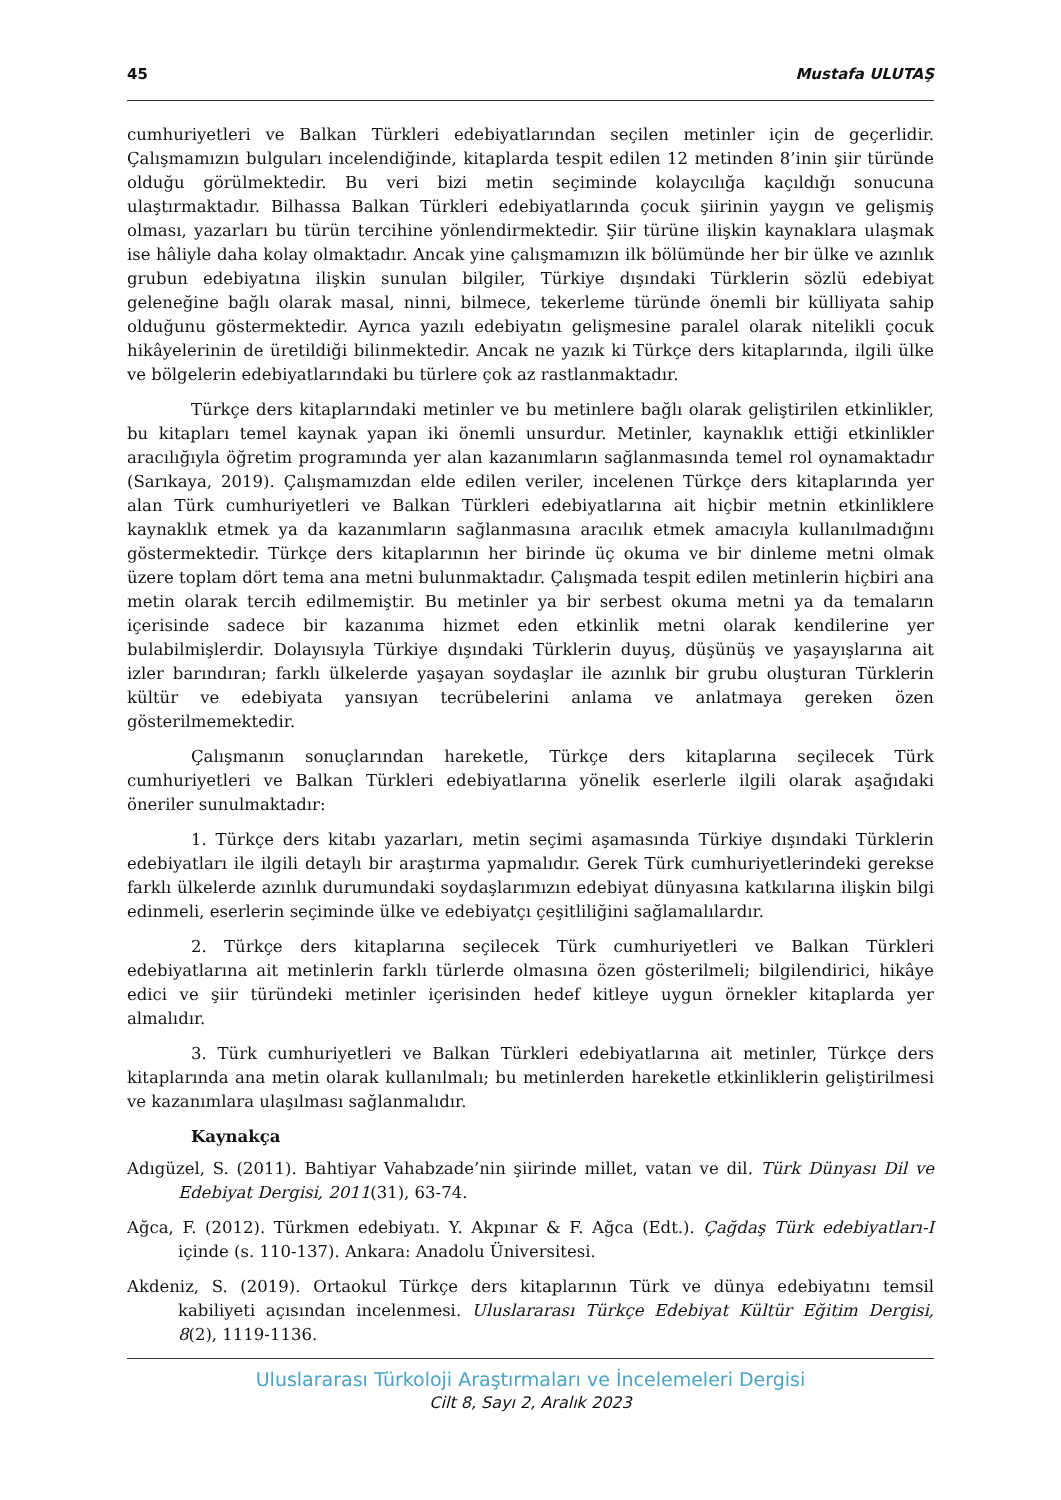45 Mustafa ULUTAŞ
cumhuriyetleri ve Balkan Türkleri edebiyatlarından seçilen metinler için de geçerlidir. Çalışmamızın bulguları incelendiğinde, kitaplarda tespit edilen 12 metinden 8’inin şiir türünde olduğu görülmektedir. Bu veri bizi metin seçiminde kolaycılığa kaçıldığı sonucuna ulaştırmaktadır. Bilhassa Balkan Türkleri edebiyatlarında çocuk şiirinin yaygın ve gelişmiş olması, yazarları bu türün tercihine yönlendirmektedir. Şiir türüne ilişkin kaynaklara ulaşmak ise hâliyle daha kolay olmaktadır. Ancak yine çalışmamızın ilk bölümünde her bir ülke ve azınlık grubun edebiyatına ilişkin sunulan bilgiler, Türkiye dışındaki Türklerin sözlü edebiyat geleneğine bağlı olarak masal, ninni, bilmece, tekerleme türünde önemli bir külliyata sahip olduğunu göstermektedir. Ayrıca yazılı edebiyatın gelişmesine paralel olarak nitelikli çocuk hikâyelerinin de üretildiği bilinmektedir. Ancak ne yazık ki Türkçe ders kitaplarında, ilgili ülke ve bölgelerin edebiyatlarındaki bu türlere çok az rastlanmaktadır.
Türkçe ders kitaplarındaki metinler ve bu metinlere bağlı olarak geliştirilen etkinlikler, bu kitapları temel kaynak yapan iki önemli unsurdur. Metinler, kaynaklık ettiği etkinlikler aracılığıyla öğretim programında yer alan kazanımların sağlanmasında temel rol oynamaktadır (Sarıkaya, 2019). Çalışmamızdan elde edilen veriler, incelenen Türkçe ders kitaplarında yer alan Türk cumhuriyetleri ve Balkan Türkleri edebiyatlarına ait hiçbir metnin etkinliklere kaynaklık etmek ya da kazanımların sağlanmasına aracılık etmek amacıyla kullanılmadığını göstermektedir. Türkçe ders kitaplarının her birinde üç okuma ve bir dinleme metni olmak üzere toplam dört tema ana metni bulunmaktadır. Çalışmada tespit edilen metinlerin hiçbiri ana metin olarak tercih edilmemiştir. Bu metinler ya bir serbest okuma metni ya da temaların içerisinde sadece bir kazanıma hizmet eden etkinlik metni olarak kendilerine yer bulabilmişlerdir. Dolayısıyla Türkiye dışındaki Türklerin duyuş, düşünüş ve yaşayışlarına ait izler barındıran; farklı ülkelerde yaşayan soydaşlar ile azınlık bir grubu oluşturan Türklerin kültür ve edebiyata yansıyan tecrübelerini anlama ve anlatmaya gereken özen gösterilmemektedir.
Çalışmanın sonuçlarından hareketle, Türkçe ders kitaplarına seçilecek Türk cumhuriyetleri ve Balkan Türkleri edebiyatlarına yönelik eserlerle ilgili olarak aşağıdaki öneriler sunulmaktadır:
1. Türkçe ders kitabı yazarları, metin seçimi aşamasında Türkiye dışındaki Türklerin edebiyatları ile ilgili detaylı bir araştırma yapmalıdır. Gerek Türk cumhuriyetlerindeki gerekse farklı ülkelerde azınlık durumundaki soydaşlarımızın edebiyat dünyasına katkılarına ilişkin bilgi edinmeli, eserlerin seçiminde ülke ve edebiyatçı çeşitliliğini sağlamalılardır.
2. Türkçe ders kitaplarına seçilecek Türk cumhuriyetleri ve Balkan Türkleri edebiyatlarına ait metinlerin farklı türlerde olmasına özen gösterilmeli; bilgilendirici, hikâye edici ve şiir türündeki metinler içerisinden hedef kitleye uygun örnekler kitaplarda yer almalıdır.
3. Türk cumhuriyetleri ve Balkan Türkleri edebiyatlarına ait metinler, Türkçe ders kitaplarında ana metin olarak kullanılmalı; bu metinlerden hareketle etkinliklerin geliştirilmesi ve kazanımlara ulaşılması sağlanmalıdır.
Kaynakça
Adıgüzel, S. (2011). Bahtiyar Vahabzade’nin şiirinde millet, vatan ve dil. Türk Dünyası Dil ve Edebiyat Dergisi, 2011(31), 63-74.
Ağca, F. (2012). Türkmen edebiyatı. Y. Akpınar & F. Ağca (Edt.). Çağdaş Türk edebiyatları-I içinde (s. 110-137). Ankara: Anadolu Üniversitesi.
Akdeniz, S. (2019). Ortaokul Türkçe ders kitaplarının Türk ve dünya edebiyatını temsil kabiliyeti açısından incelenmesi. Uluslararası Türkçe Edebiyat Kültür Eğitim Dergisi, 8(2), 1119-1136.
Uluslararası Türkoloji Araştırmaları ve İncelemeleri Dergisi
Cilt 8, Sayı 2, Aralık 2023